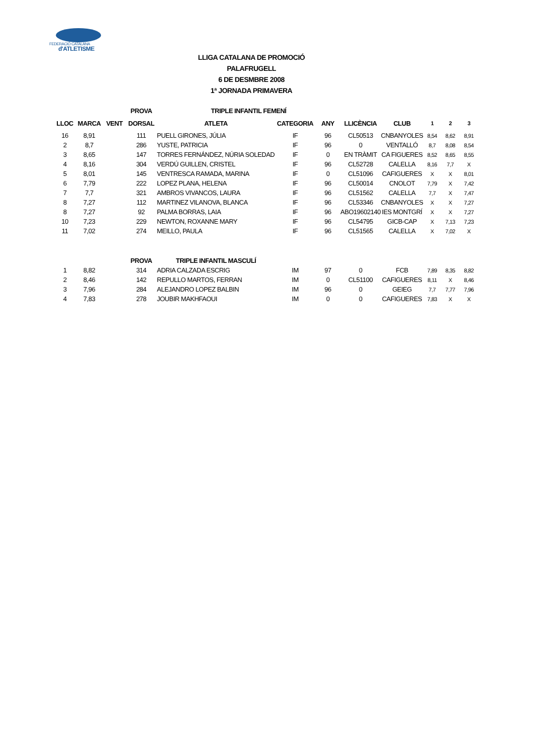FEDERACIÓ CATALANA
d'ATLETISME
LLIGA CATALANA DE PROMOCIÓ
PALAFRUGELL
6 DE DESMBRE 2008
1ª JORNADA PRIMAVERA
| | | | PROVA | TRIPLE INFANTIL FEMENÍ | | | | | | | |
| LLOC | MARCA | VENT | DORSAL | ATLETA | CATEGORIA | ANY | LLICÈNCIA | CLUB | 1 | 2 | 3 |
| 16 | 8,91 | | 111 | PUELL GIRONES, JÚLIA | IF | 96 | CL50513 | CNBANYOLES | 8,54 | 8,62 | 8,91 |
| 2 | 8,7 | | 286 | YUSTE, PATRICIA | IF | 96 | 0 | VENTALLÓ | 8,7 | 8,08 | 8,54 |
| 3 | 8,65 | | 147 | TORRES FERNÁNDEZ, NÚRIA SOLEDAD | IF | 0 | EN TRÀMIT | CA FIGUERES | 8,52 | 8,65 | 8,55 |
| 4 | 8,16 | | 304 | VERDÚ GUILLEN, CRISTEL | IF | 96 | CL52728 | CALELLA | 8,16 | 7,7 | X |
| 5 | 8,01 | | 145 | VENTRESCA RAMADA, MARINA | IF | 0 | CL51096 | CAFIGUERES | X | X | 8,01 |
| 6 | 7,79 | | 222 | LOPEZ PLANA, HELENA | IF | 96 | CL50014 | CNOLOT | 7,79 | X | 7,42 |
| 7 | 7,7 | | 321 | AMBROS VIVANCOS, LAURA | IF | 96 | CL51562 | CALELLA | 7,7 | X | 7,47 |
| 8 | 7,27 | | 112 | MARTINEZ VILANOVA, BLANCA | IF | 96 | CL53346 | CNBANYOLES | X | X | 7,27 |
| 8 | 7,27 | | 92 | PALMA BORRAS, LAIA | IF | 96 | ABO19602140 | IES MONTGRÍ | X | X | 7,27 |
| 10 | 7,23 | | 229 | NEWTON, ROXANNE MARY | IF | 96 | CL54795 | GICB-CAP | X | 7,13 | 7,23 |
| 11 | 7,02 | | 274 | MEILLO, PAULA | IF | 96 | CL51565 | CALELLA | X | 7,02 | X |
| | | | PROVA | TRIPLE INFANTIL MASCULÍ | | | | | | | |
| 1 | 8,82 | | 314 | ADRIA CALZADA ESCRIG | IM | 97 | 0 | FCB | 7,89 | 8,35 | 8,82 |
| 2 | 8,46 | | 142 | REPULLO MARTOS, FERRAN | IM | 0 | CL51100 | CAFIGUERES | 8,11 | X | 8,46 |
| 3 | 7,96 | | 284 | ALEJANDRO LOPEZ BALBIN | IM | 96 | 0 | GEIEG | 7,7 | 7,77 | 7,96 |
| 4 | 7,83 | | 278 | JOUBIR MAKHFAOUI | IM | 0 | 0 | CAFIGUERES | 7,83 | X | X |